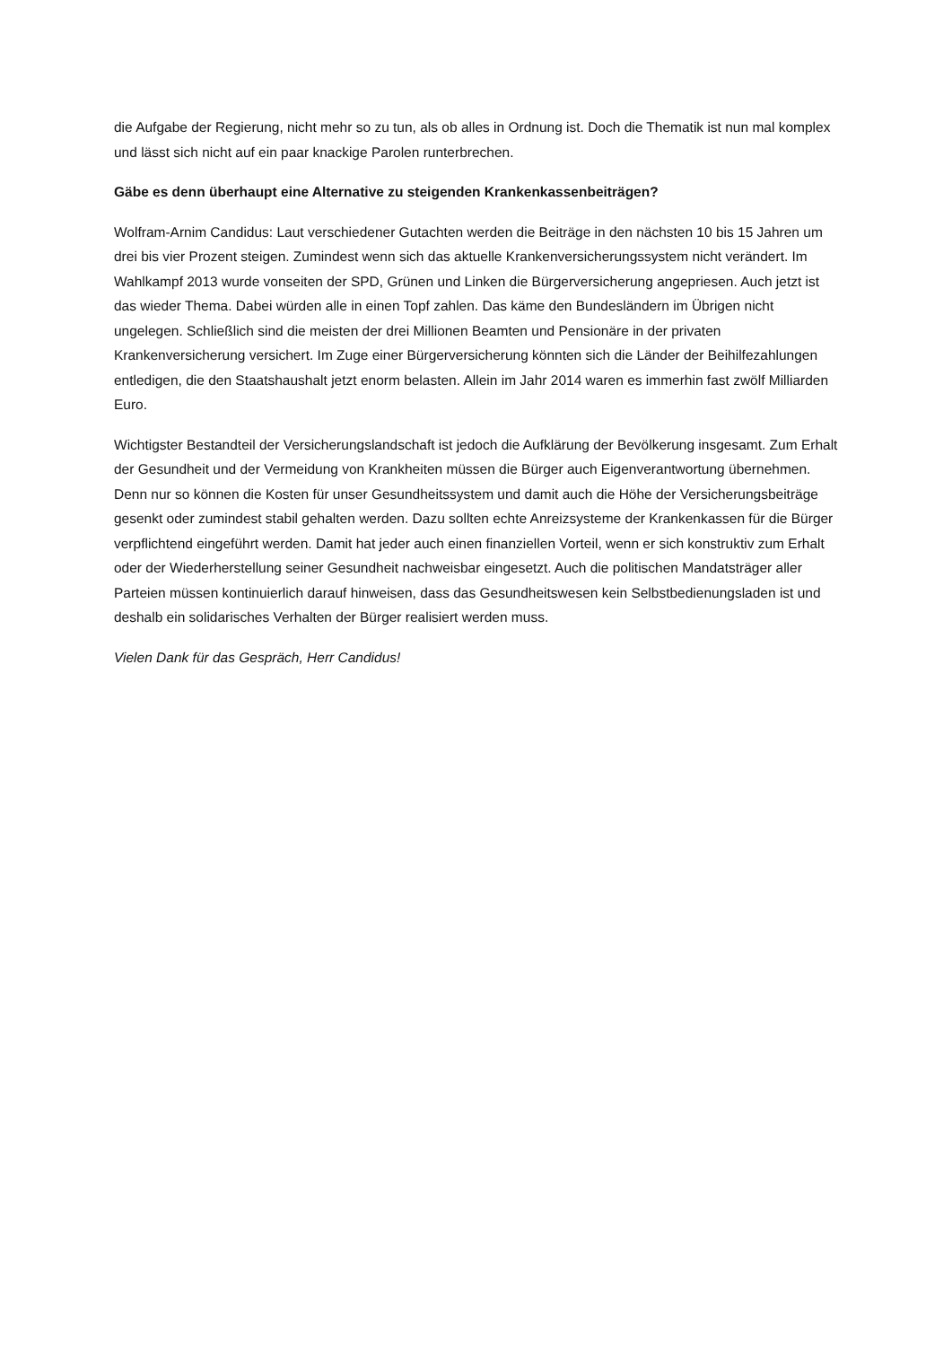die Aufgabe der Regierung, nicht mehr so zu tun, als ob alles in Ordnung ist. Doch die Thematik ist nun mal komplex und lässt sich nicht auf ein paar knackige Parolen runterbrechen.
Gäbe es denn überhaupt eine Alternative zu steigenden Krankenkassenbeiträgen?
Wolfram-Arnim Candidus: Laut verschiedener Gutachten werden die Beiträge in den nächsten 10 bis 15 Jahren um drei bis vier Prozent steigen. Zumindest wenn sich das aktuelle Krankenversicherungssystem nicht verändert. Im Wahlkampf 2013 wurde vonseiten der SPD, Grünen und Linken die Bürgerversicherung angepriesen. Auch jetzt ist das wieder Thema. Dabei würden alle in einen Topf zahlen. Das käme den Bundesländern im Übrigen nicht ungelegen. Schließlich sind die meisten der drei Millionen Beamten und Pensionäre in der privaten Krankenversicherung versichert. Im Zuge einer Bürgerversicherung könnten sich die Länder der Beihilfezahlungen entledigen, die den Staatshaushalt jetzt enorm belasten. Allein im Jahr 2014 waren es immerhin fast zwölf Milliarden Euro.
Wichtigster Bestandteil der Versicherungslandschaft ist jedoch die Aufklärung der Bevölkerung insgesamt. Zum Erhalt der Gesundheit und der Vermeidung von Krankheiten müssen die Bürger auch Eigenverantwortung übernehmen. Denn nur so können die Kosten für unser Gesundheitssystem und damit auch die Höhe der Versicherungsbeiträge gesenkt oder zumindest stabil gehalten werden. Dazu sollten echte Anreizsysteme der Krankenkassen für die Bürger verpflichtend eingeführt werden. Damit hat jeder auch einen finanziellen Vorteil, wenn er sich konstruktiv zum Erhalt oder der Wiederherstellung seiner Gesundheit nachweisbar eingesetzt. Auch die politischen Mandatsträger aller Parteien müssen kontinuierlich darauf hinweisen, dass das Gesundheitswesen kein Selbstbedienungsladen ist und deshalb ein solidarisches Verhalten der Bürger realisiert werden muss.
Vielen Dank für das Gespräch, Herr Candidus!